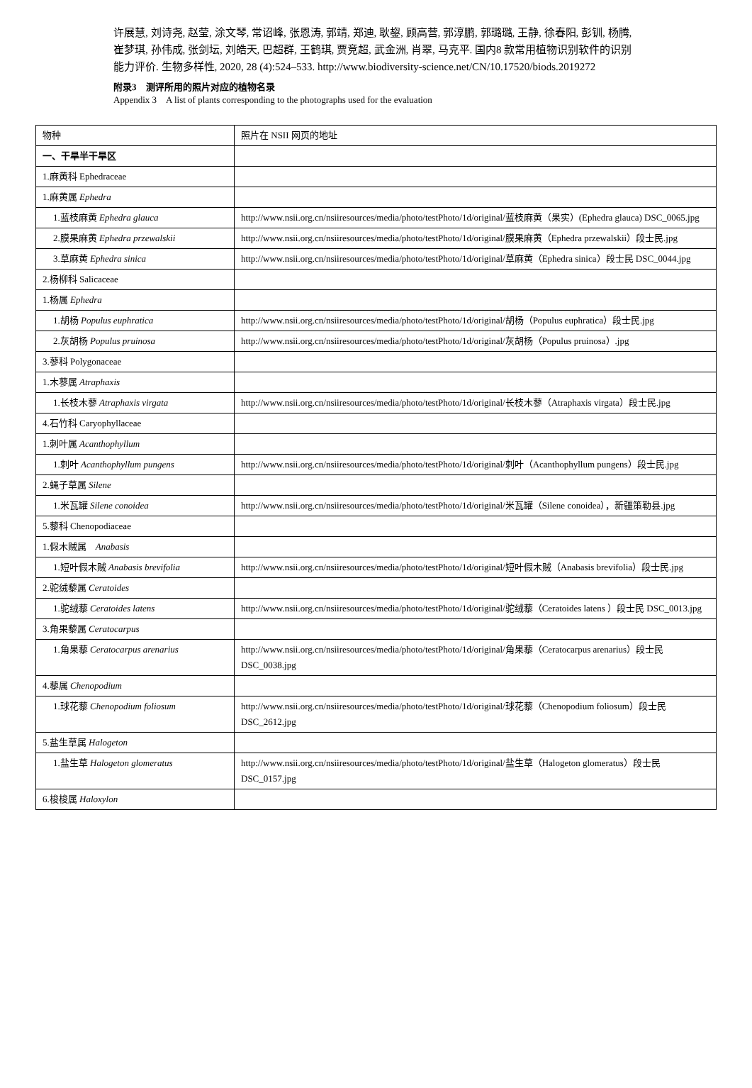许展慧, 刘诗尧, 赵莹, 涂文琴, 常诏峰, 张恩涛, 郭靖, 郑迪, 耿鋆, 顾高营, 郭淳鹏, 郭璐璐, 王静, 徐春阳, 彭钏, 杨腾, 崔梦琪, 孙伟成, 张剑坛, 刘皓天, 巴超群, 王鹤琪, 贾竞超, 武金洲, 肖翠, 马克平. 国内8 款常用植物识别软件的识别能力评价. 生物多样性, 2020, 28 (4):524–533. http://www.biodiversity-science.net/CN/10.17520/biods.2019272
附录3　测评所用的照片对应的植物名录
Appendix 3　A list of plants corresponding to the photographs used for the evaluation
| 物种 | 照片在 NSII 网页的地址 |
| --- | --- |
| 一、干旱半干旱区 | |
| 1.麻黄科 Ephedraceae | |
| 1.麻黄属 Ephedra | |
| 1.蓝枝麻黄 Ephedra glauca | http://www.nsii.org.cn/nsiiresources/media/photo/testPhoto/1d/original/蓝枝麻黄（果实）(Ephedra glauca) DSC_0065.jpg |
| 2.膜果麻黄 Ephedra przewalskii | http://www.nsii.org.cn/nsiiresources/media/photo/testPhoto/1d/original/膜果麻黄（Ephedra przewalskii）段士民.jpg |
| 3.草麻黄 Ephedra sinica | http://www.nsii.org.cn/nsiiresources/media/photo/testPhoto/1d/original/草麻黄（Ephedra sinica）段士民 DSC_0044.jpg |
| 2.杨柳科 Salicaceae | |
| 1.杨属 Ephedra | |
| 1.胡杨 Populus euphratica | http://www.nsii.org.cn/nsiiresources/media/photo/testPhoto/1d/original/胡杨（Populus euphratica）段士民.jpg |
| 2.灰胡杨 Populus pruinosa | http://www.nsii.org.cn/nsiiresources/media/photo/testPhoto/1d/original/灰胡杨（Populus pruinosa）.jpg |
| 3.蓼科 Polygonaceae | |
| 1.木蓼属 Atraphaxis | |
| 1.长枝木蓼 Atraphaxis virgata | http://www.nsii.org.cn/nsiiresources/media/photo/testPhoto/1d/original/长枝木蓼（Atraphaxis virgata）段士民.jpg |
| 4.石竹科 Caryophyllaceae | |
| 1.刺叶属 Acanthophyllum | |
| 1.刺叶 Acanthophyllum pungens | http://www.nsii.org.cn/nsiiresources/media/photo/testPhoto/1d/original/刺叶（Acanthophyllum pungens）段士民.jpg |
| 2.蝇子草属 Silene | |
| 1.米瓦罐 Silene conoidea | http://www.nsii.org.cn/nsiiresources/media/photo/testPhoto/1d/original/米瓦罐（Silene conoidea），新疆策勒县.jpg |
| 5.藜科 Chenopodiaceae | |
| 1.假木贼属 Anabasis | |
| 1.短叶假木贼 Anabasis brevifolia | http://www.nsii.org.cn/nsiiresources/media/photo/testPhoto/1d/original/短叶假木贼（Anabasis brevifolia）段士民.jpg |
| 2.驼绒藜属 Ceratoides | |
| 1.驼绒藜 Ceratoides latens | http://www.nsii.org.cn/nsiiresources/media/photo/testPhoto/1d/original/驼绒藜（Ceratoides latens ）段士民 DSC_0013.jpg |
| 3.角果藜属 Ceratocarpus | |
| 1.角果藜 Ceratocarpus arenarius | http://www.nsii.org.cn/nsiiresources/media/photo/testPhoto/1d/original/角果藜（Ceratocarpus arenarius）段士民 DSC_0038.jpg |
| 4.藜属 Chenopodium | |
| 1.球花藜 Chenopodium foliosum | http://www.nsii.org.cn/nsiiresources/media/photo/testPhoto/1d/original/球花藜（Chenopodium foliosum）段士民 DSC_2612.jpg |
| 5.盐生草属 Halogeton | |
| 1.盐生草 Halogeton glomeratus | http://www.nsii.org.cn/nsiiresources/media/photo/testPhoto/1d/original/盐生草（Halogeton glomeratus）段士民 DSC_0157.jpg |
| 6.梭梭属 Haloxylon | |